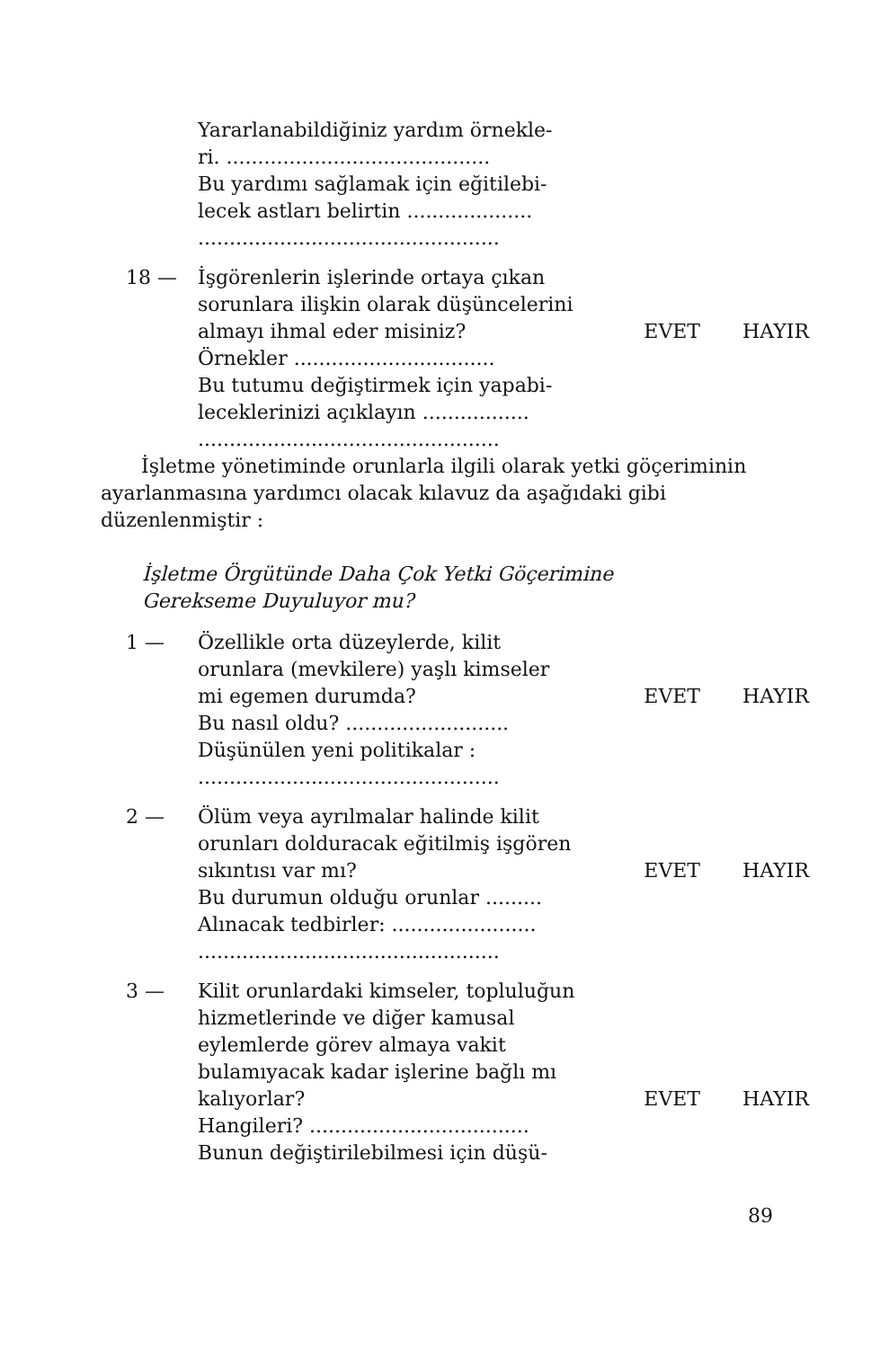Yararlanabildiğiniz yardım örnekle-
ri. ..........................................
Bu yardımı sağlamak için eğitilebi-
lecek astları belirtin ....................
................................................
18 — İşgörenlerin işlerinde ortaya çıkan sorunlara ilişkin olarak düşüncelerini almayı ihmal eder misiniz?
EVET HAYIR
Örnekler ................................
Bu tutumu değiştirmek için yapabi-
leceklerinizi açıklayın .................
................................................
İşletme yönetiminde orunlarla ilgili olarak yetki göçeriminin ayarlanmasına yardımcı olacak kılavuz da aşağıdaki gibi düzenlenmiştir :
İşletme Örgütünde Daha Çok Yetki Göçerimine
Gerekseme Duyuluyor mu?
1 — Özellikle orta düzeylerde, kilit orunlara (mevkilere) yaşlı kimseler mi egemen durumda?
EVET HAYIR
Bu nasıl oldu? ..........................
Düşünülen yeni politikalar :
................................................
2 — Ölüm veya ayrılmalar halinde kilit orunları dolduracak eğitilmiş işgören sıkıntısı var mı?
EVET HAYIR
Bu durumun olduğu orunlar .........
Alınacak tedbirler: .......................
................................................
3 — Kilit orunlardaki kimseler, topluluğun hizmetlerinde ve diğer kamusal eylemlerde görev almaya vakit bulamıyacak kadar işlerine bağlı mı kalıyorlar?
EVET HAYIR
Hangileri? ...................................
Bunun değiştirilebilmesi için düşü-
89